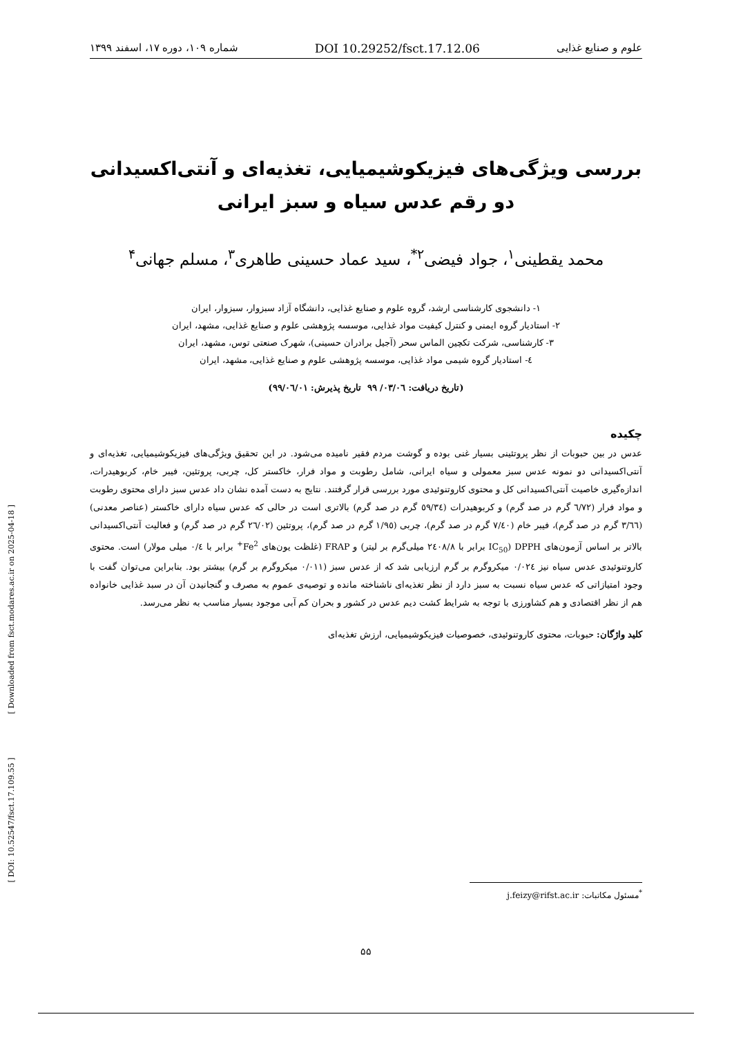[ DOI: 10.52547/fsct.17.109.55 ] [ Downloaded from fsct.modares.ac.ir on 2025-04-18 ]
علوم و صنایع غذایی DOI 10.29252/fsct.17.12.06 شماره ۱۰۹، دوره ۱۷، اسفند ۱۳۹۹
بررسی ویژگی‌های فیزیکوشیمیایی، تغذیه‌ای و آنتی‌اکسیدانی دو رقم عدس سیاه و سبز ایرانی
محمد یقطینی<sup>۱</sup>، جواد فیضی<sup>۲*</sup>، سید عماد حسینی طاهری<sup>۳</sup>، مسلم جهانی<sup>۴</sup>
۱- دانشجوی کارشناسی ارشد، گروه علوم و صنایع غذایی، دانشگاه آزاد سبزوار، سبزوار، ایران
۲- استادیار گروه ایمنی و کنترل کیفیت مواد غذایی، موسسه پژوهشی علوم و صنایع غذایی، مشهد، ایران
۳- کارشناسی، شرکت تکچین الماس سحر (آجیل برادران حسینی)، شهرک صنعتی توس، مشهد، ایران
٤- استادیار گروه شیمی مواد غذایی، موسسه پژوهشی علوم و صنایع غذایی، مشهد، ایران
(تاریخ دریافت: ۰۳/۰٦/ ۹۹ تاریخ پذیرش: ۹۹/۰٦/۰۱)
چکیده
عدس در بین حبوبات از نظر پروتئینی بسیار غنی بوده و گوشت مردم فقیر نامیده می‌شود. در این تحقیق ویژگی‌های فیزیکوشیمیایی، تغذیه‌ای و آنتی‌اکسیدانی دو نمونه عدس سبز معمولی و سیاه ایرانی، شامل رطوبت و مواد فرار، خاکستر کل، چربی، پروتئین، فیبر خام، کربوهیدرات، اندازه‌گیری خاصیت آنتی‌اکسیدانی کل و محتوی کاروتنوئیدی مورد بررسی قرار گرفتند. نتایج به دست آمده نشان داد عدس سبز دارای محتوی رطوبت و مواد فرار (٦/٧٢ گرم در صد گرم) و کربوهیدرات (٥٩/٣٤ گرم در صد گرم) بالاتری است در حالی که عدس سیاه دارای خاکستر (عناصر معدنی) (٣/٦٦ گرم در صد گرم)، فیبر خام (٧/٤٠ گرم در صد گرم)، چربی (١/٩٥ گرم در صد گرم)، پروتئین (٢٦/٠٢ گرم در صد گرم) و فعالیت آنتی‌اکسیدانی بالاتر بر اساس آزمون‌های DPPH (IC<sub>50</sub> برابر با ٢٤٠٨/٨ میلی‌گرم بر لیتر) و FRAP (غلظت یون‌های Fe<sup>2+</sup> برابر با ٠/٤ میلی مولار) است. محتوی کاروتنوئیدی عدس سیاه نیز ٠/٠٢٤ میکروگرم بر گرم ارزیابی شد که از عدس سبز (٠/٠١١ میکروگرم بر گرم) بیشتر بود. بنابراین می‌توان گفت با وجود امتیازاتی که عدس سیاه نسبت به سبز دارد از نظر تغذیه‌ای ناشناخته مانده و توصیه‌ی عموم به مصرف و گنجانیدن آن در سبد غذایی خانواده هم از نظر اقتصادی و هم کشاورزی با توجه به شرایط کشت دیم عدس در کشور و بحران کم آبی موجود بسیار مناسب به نظر می‌رسد.
کلید واژگان: حبوبات، محتوی کاروتنوئیدی، خصوصیات فیزیکوشیمیایی، ارزش تغذیه‌ای
<sup>*</sup> مسئول مکاتبات: j.feizy@rifst.ac.ir
۵۵